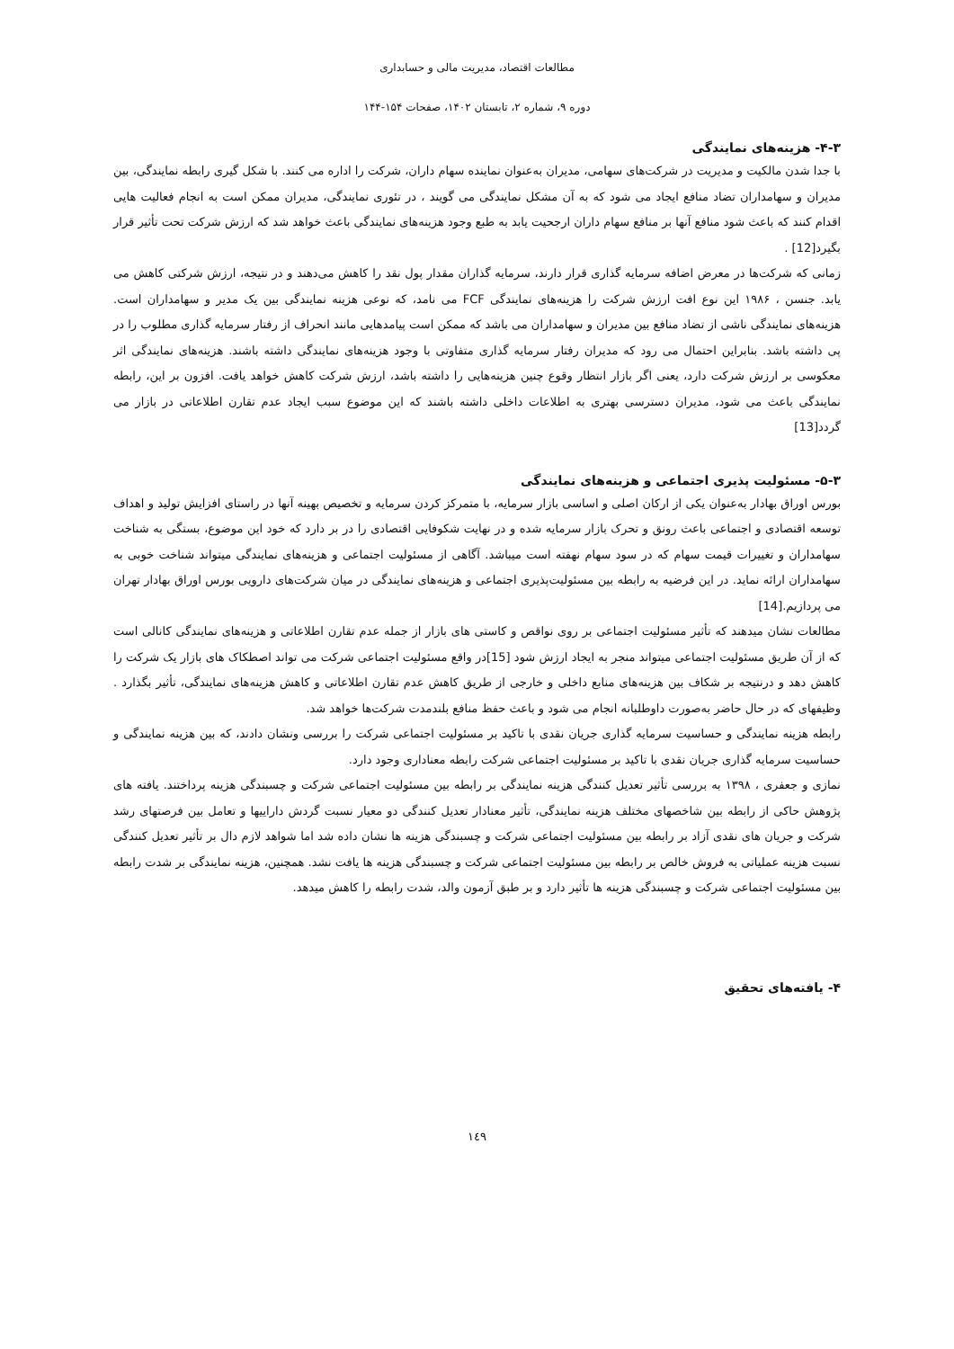مطالعات اقتصاد، مدیریت مالی و حسابداری
دوره ۹، شماره ۲، تابستان ۱۴۰۲، صفحات ۱۵۴-۱۴۴
۴-۳- هزینه‌های نمایندگی
با جدا شدن مالکیت و مدیریت در شرکت‌های سهامی، مدیران به‌عنوان نماینده سهام داران، شرکت را اداره می کنند. با شکل گیری رابطه نمایندگی، بین مدیران و سهامداران تضاد منافع ایجاد می شود که به آن مشکل نمایندگی می گویند ، در تئوری نمایندگی، مدیران ممکن است به انجام فعالیت هایی اقدام کنند که باعث شود منافع آنها بر منافع سهام داران ارجحیت یابد به طبع وجود هزینه‌های نمایندگی باعث خواهد شد که ارزش شرکت تحت تأثیر قرار بگیرد[12] .
زمانی که شرکت‌ها در معرض اضافه سرمایه گذاری قرار دارند، سرمایه گذاران مقدار پول نقد را کاهش می‌دهند و در نتیجه، ارزش شرکتی کاهش می یابد. جنسن ، ۱۹۸۶ این نوع افت ارزش شرکت را هزینه‌های نمایندگی FCF می نامد، که نوعی هزینه نمایندگی بین یک مدیر و سهامداران است. هزینه‌های نمایندگی ناشی از تضاد منافع بین مدیران و سهامداران می باشد که ممکن است پیامدهایی مانند انحراف از رفتار سرمایه گذاری مطلوب را در پی داشته باشد. بنابراین احتمال می رود که مدیران رفتار سرمایه گذاری متفاوتی با وجود هزینه‌های نمایندگی داشته باشند. هزینه‌های نمایندگی اثر معکوسی بر ارزش شرکت دارد، یعنی اگر بازار انتظار وقوع چنین هزینه‌هایی را داشته باشد، ارزش شرکت کاهش خواهد یافت. افزون بر این، رابطه نمایندگی باعث می شود، مدیران دسترسی بهتری به اطلاعات داخلی داشته باشند که این موضوع سبب ایجاد عدم تقارن اطلاعاتی در بازار می گردد[13]
۵-۳- مسئولیت پذیری اجتماعی و هزینه‌های نمایندگی
بورس اوراق بهادار به‌عنوان یکی از ارکان اصلی و اساسی بازار سرمایه، با متمرکز کردن سرمایه و تخصیص بهینه آنها در راستای افزایش تولید و اهداف توسعه اقتصادی و اجتماعی باعث رونق و تحرک بازار سرمایه شده و در نهایت شکوفایی اقتصادی را در بر دارد که خود این موضوع، بستگی به شناخت سهامداران و تغییرات قیمت سهام که در سود سهام نهفته است میباشد. آگاهی از مسئولیت اجتماعی و هزینه‌های نمایندگی میتواند شناخت خوبی به سهامداران ارائه نماید. در این فرضیه به رابطه بین مسئولیت‌پذیری اجتماعی و هزینه‌های نمایندگی در میان شرکت‌های دارویی بورس اوراق بهادار تهران می پردازیم.[14]
مطالعات نشان میدهند که تأثیر مسئولیت اجتماعی بر روی نواقص و کاستی های بازار از جمله عدم تقارن اطلاعاتی و هزینه‌های نمایندگی کانالی است که از آن طریق مسئولیت اجتماعی میتواند منجر به ایجاد ارزش شود [15]در واقع مسئولیت اجتماعی شرکت می تواند اصطکاک های بازار یک شرکت را کاهش دهد و درنتیجه بر شکاف بین هزینه‌های منابع داخلی و خارجی از طریق کاهش عدم تقارن اطلاعاتی و کاهش هزینه‌های نمایندگی، تأثیر بگذارد . وظیفهای که در حال حاضر به‌صورت داوطلبانه انجام می شود و باعث حفظ منافع بلندمدت شرکت‌ها خواهد شد.
رابطه هزینه نمایندگی و حساسیت سرمایه گذاری جریان نقدی با تاکید بر مسئولیت اجتماعی شرکت را بررسی ونشان دادند، که بین هزینه نمایندگی و حساسیت سرمایه گذاری جریان نقدی با تاکید بر مسئولیت اجتماعی شرکت رابطه معناداری وجود دارد.
نمازی و جعفری ، ۱۳۹۸ به بررسی تأثیر تعدیل کنندگی هزینه نمایندگی بر رابطه بین مسئولیت اجتماعی شرکت و چسبندگی هزینه پرداختند. یافته های پژوهش حاکی از رابطه بین شاخصهای مختلف هزینه نمایندگی، تأثیر معنادار تعدیل کنندگی دو معیار نسبت گردش داراییها و تعامل بین فرصتهای رشد شرکت و جریان های نقدی آزاد بر رابطه بین مسئولیت اجتماعی شرکت و چسبندگی هزینه ها نشان داده شد اما شواهد لازم دال بر تأثیر تعدیل کنندگی نسبت هزینه عملیاتی به فروش خالص بر رابطه بین مسئولیت اجتماعی شرکت و چسبندگی هزینه ها یافت نشد. همچنین، هزینه نمایندگی بر شدت رابطه بین مسئولیت اجتماعی شرکت و چسبندگی هزینه ها تأثیر دارد و بر طبق آزمون والد، شدت رابطه را کاهش میدهد.
۴- یافته‌های تحقیق
۱٤۹